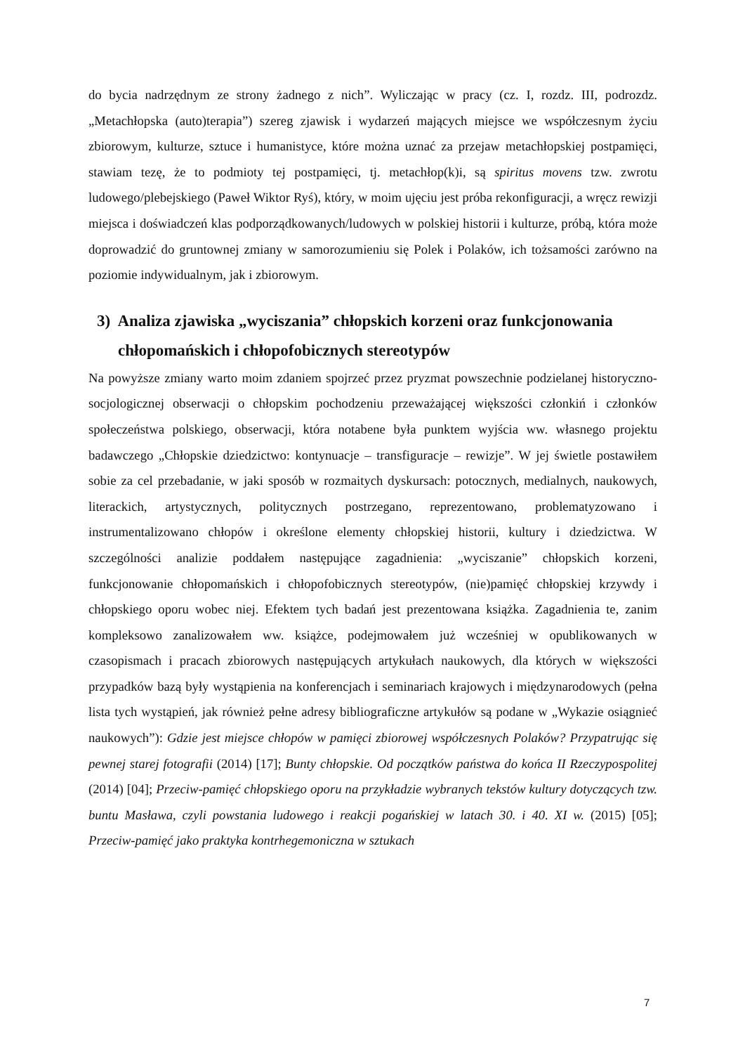do bycia nadrzędnym ze strony żadnego z nich”. Wyliczając w pracy (cz. I, rozdz. III, podrozdz. „Metachłopska (auto)terapia”) szereg zjawisk i wydarzeń mających miejsce we współczesnym życiu zbiorowym, kulturze, sztuce i humanistyce, które można uznać za przejaw metachłopskiej postpamięci, stawiam tezę, że to podmioty tej postpamięci, tj. metachłop(k)i, są spiritus movens tzw. zwrotu ludowego/plebejskiego (Paweł Wiktor Ryś), który, w moim ujęciu jest próba rekonfiguracji, a wręcz rewizji miejsca i doświadczeń klas podporządkowanych/ludowych w polskiej historii i kulturze, próbą, która może doprowadzić do gruntownej zmiany w samorozumieniu się Polek i Polaków, ich tożsamości zarówno na poziomie indywidualnym, jak i zbiorowym.
3) Analiza zjawiska „wyciszania” chłopskich korzeni oraz funkcjonowania chłopomańskich i chłopofobicznych stereotypów
Na powyższe zmiany warto moim zdaniem spojrzeć przez pryzmat powszechnie podzielanej historyczno-socjologicznej obserwacji o chłopskim pochodzeniu przeważającej większości członkiń i członków społeczeństwa polskiego, obserwacji, która notabene była punktem wyjścia ww. własnego projektu badawczego „Chłopskie dziedzictwo: kontynuacje – transfiguracje – rewizje”. W jej świetle postawiłem sobie za cel przebadanie, w jaki sposób w rozmaitych dyskursach: potocznych, medialnych, naukowych, literackich, artystycznych, politycznych postrzegano, reprezentowano, problematyzowano i instrumentalizowano chłopów i określone elementy chłopskiej historii, kultury i dziedzictwa. W szczególności analizie poddałem następujące zagadnienia: „wyciszanie” chłopskich korzeni, funkcjonowanie chłopomańskich i chłopofobicznych stereotypów, (nie)pamięć chłopskiej krzywdy i chłopskiego oporu wobec niej. Efektem tych badań jest prezentowana książka. Zagadnienia te, zanim kompleksowo zanalizowałem ww. książce, podejmowałem już wcześniej w opublikowanych w czasopismach i pracach zbiorowych następujących artykułach naukowych, dla których w większości przypadków bazą były wystąpienia na konferencjach i seminariach krajowych i międzynarodowych (pełna lista tych wystąpień, jak również pełne adresy bibliograficzne artykułów są podane w „Wykazie osiągnieć naukowych”): Gdzie jest miejsce chłopów w pamięci zbiorowej współczesnych Polaków? Przypatrując się pewnej starej fotografii (2014) [17]; Bunty chłopskie. Od początków państwa do końca II Rzeczypospolitej (2014) [04]; Przeciw-pamięć chłopskiego oporu na przykładzie wybranych tekstów kultury dotyczących tzw. buntu Masława, czyli powstania ludowego i reakcji pogańskiej w latach 30. i 40. XI w. (2015) [05]; Przeciw-pamięć jako praktyka kontrhegemoniczna w sztukach
7